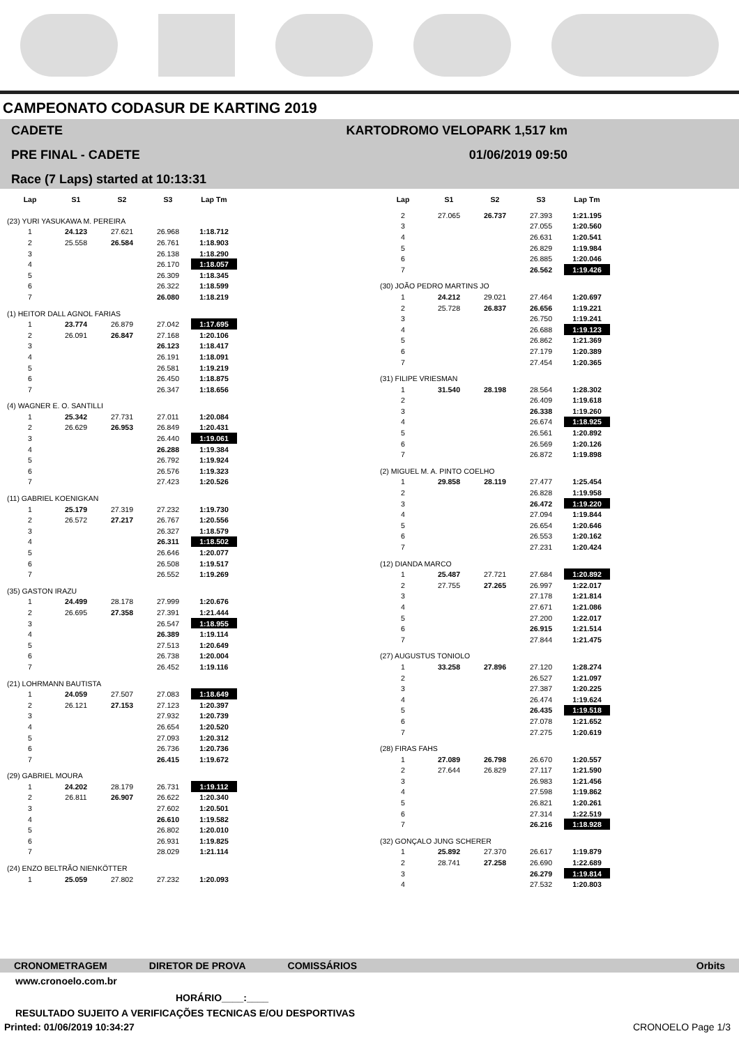CAMPEONATO CODASUR DE KARTING 2019
CADETE
PRE FINAL - CADETE
Race (7 Laps) started at 10:13:31
KARTODROMO VELOPARK 1,517 km
01/06/2019 09:50
| Lap | S1 | S2 | S3 | Lap Tm |
| --- | --- | --- | --- | --- |
| (23) YURI YASUKAWA M. PEREIRA | | | | |
| 1 | 24.123 | 27.621 | 26.968 | 1:18.712 |
| 2 | 25.558 | 26.584 | 26.761 | 1:18.903 |
| 3 | | | 26.138 | 1:18.290 |
| 4 | | | 26.170 | 1:18.057 |
| 5 | | | 26.309 | 1:18.345 |
| 6 | | | 26.322 | 1:18.599 |
| 7 | | | 26.080 | 1:18.219 |
| (1) HEITOR DALL AGNOL FARIAS | | | | |
| 1 | 23.774 | 26.879 | 27.042 | 1:17.695 |
| 2 | 26.091 | 26.847 | 27.168 | 1:20.106 |
| 3 | | | 26.123 | 1:18.417 |
| 4 | | | 26.191 | 1:18.091 |
| 5 | | | 26.581 | 1:19.219 |
| 6 | | | 26.450 | 1:18.875 |
| 7 | | | 26.347 | 1:18.656 |
| (4) WAGNER E. O. SANTILLI | | | | |
| 1 | 25.342 | 27.731 | 27.011 | 1:20.084 |
| 2 | 26.629 | 26.953 | 26.849 | 1:20.431 |
| 3 | | | 26.440 | 1:19.061 |
| 4 | | | 26.288 | 1:19.384 |
| 5 | | | 26.792 | 1:19.924 |
| 6 | | | 26.576 | 1:19.323 |
| 7 | | | 27.423 | 1:20.526 |
| (11) GABRIEL KOENIGKAN | | | | |
| 1 | 25.179 | 27.319 | 27.232 | 1:19.730 |
| 2 | 26.572 | 27.217 | 26.767 | 1:20.556 |
| 3 | | | 26.327 | 1:18.579 |
| 4 | | | 26.311 | 1:18.502 |
| 5 | | | 26.646 | 1:20.077 |
| 6 | | | 26.508 | 1:19.517 |
| 7 | | | 26.552 | 1:19.269 |
| (35) GASTON IRAZU | | | | |
| 1 | 24.499 | 28.178 | 27.999 | 1:20.676 |
| 2 | 26.695 | 27.358 | 27.391 | 1:21.444 |
| 3 | | | 26.547 | 1:18.955 |
| 4 | | | 26.389 | 1:19.114 |
| 5 | | | 27.513 | 1:20.649 |
| 6 | | | 26.738 | 1:20.004 |
| 7 | | | 26.452 | 1:19.116 |
| (21) LOHRMANN BAUTISTA | | | | |
| 1 | 24.059 | 27.507 | 27.083 | 1:18.649 |
| 2 | 26.121 | 27.153 | 27.123 | 1:20.397 |
| 3 | | | 27.932 | 1:20.739 |
| 4 | | | 26.654 | 1:20.520 |
| 5 | | | 27.093 | 1:20.312 |
| 6 | | | 26.736 | 1:20.736 |
| 7 | | | 26.415 | 1:19.672 |
| (29) GABRIEL MOURA | | | | |
| 1 | 24.202 | 28.179 | 26.731 | 1:19.112 |
| 2 | 26.811 | 26.907 | 26.622 | 1:20.340 |
| 3 | | | 27.602 | 1:20.501 |
| 4 | | | 26.610 | 1:19.582 |
| 5 | | | 26.802 | 1:20.010 |
| 6 | | | 26.931 | 1:19.825 |
| 7 | | | 28.029 | 1:21.114 |
| (24) ENZO BELTRÃO NIENKÖTTER | | | | |
| 1 | 25.059 | 27.802 | 27.232 | 1:20.093 |
| Lap | S1 | S2 | S3 | Lap Tm |
| --- | --- | --- | --- | --- |
| 2 | 27.065 | 26.737 | 27.393 | 1:21.195 |
| 3 | | | 27.055 | 1:20.560 |
| 4 | | | 26.631 | 1:20.541 |
| 5 | | | 26.829 | 1:19.984 |
| 6 | | | 26.885 | 1:20.046 |
| 7 | | | 26.562 | 1:19.426 |
| (30) JOÃO PEDRO MARTINS JO | | | | |
| 1 | 24.212 | 29.021 | 27.464 | 1:20.697 |
| 2 | 25.728 | 26.837 | 26.656 | 1:19.221 |
| 3 | | | 26.750 | 1:19.241 |
| 4 | | | 26.688 | 1:19.123 |
| 5 | | | 26.862 | 1:21.369 |
| 6 | | | 27.179 | 1:20.389 |
| 7 | | | 27.454 | 1:20.365 |
| (31) FILIPE VRIESMAN | | | | |
| 1 | 31.540 | 28.198 | 28.564 | 1:28.302 |
| 2 | | | 26.409 | 1:19.618 |
| 3 | | | 26.338 | 1:19.260 |
| 4 | | | 26.674 | 1:18.925 |
| 5 | | | 26.561 | 1:20.892 |
| 6 | | | 26.569 | 1:20.126 |
| 7 | | | 26.872 | 1:19.898 |
| (2) MIGUEL M. A. PINTO COELHO | | | | |
| 1 | 29.858 | 28.119 | 27.477 | 1:25.454 |
| 2 | | | 26.828 | 1:19.958 |
| 3 | | | 26.472 | 1:19.220 |
| 4 | | | 27.094 | 1:19.844 |
| 5 | | | 26.654 | 1:20.646 |
| 6 | | | 26.553 | 1:20.162 |
| 7 | | | 27.231 | 1:20.424 |
| (12) DIANDA MARCO | | | | |
| 1 | 25.487 | 27.721 | 27.684 | 1:20.892 |
| 2 | 27.755 | 27.265 | 26.997 | 1:22.017 |
| 3 | | | 27.178 | 1:21.814 |
| 4 | | | 27.671 | 1:21.086 |
| 5 | | | 27.200 | 1:22.017 |
| 6 | | | 26.915 | 1:21.514 |
| 7 | | | 27.844 | 1:21.475 |
| (27) AUGUSTUS TONIOLO | | | | |
| 1 | 33.258 | 27.896 | 27.120 | 1:28.274 |
| 2 | | | 26.527 | 1:21.097 |
| 3 | | | 27.387 | 1:20.225 |
| 4 | | | 26.474 | 1:19.624 |
| 5 | | | 26.435 | 1:19.518 |
| 6 | | | 27.078 | 1:21.652 |
| 7 | | | 27.275 | 1:20.619 |
| (28) FIRAS FAHS | | | | |
| 1 | 27.089 | 26.798 | 26.670 | 1:20.557 |
| 2 | 27.644 | 26.829 | 27.117 | 1:21.590 |
| 3 | | | 26.983 | 1:21.456 |
| 4 | | | 27.598 | 1:19.862 |
| 5 | | | 26.821 | 1:20.261 |
| 6 | | | 27.314 | 1:22.519 |
| 7 | | | 26.216 | 1:18.928 |
| (32) GONÇALO JUNG SCHERER | | | | |
| 1 | 25.892 | 27.370 | 26.617 | 1:19.879 |
| 2 | 28.741 | 27.258 | 26.690 | 1:22.689 |
| 3 | | | 26.279 | 1:19.814 |
| 4 | | | 27.532 | 1:20.803 |
CRONOMETRAGEM DIRETOR DE PROVA COMISSÁRIOS Orbits
www.cronoelo.com.br
HORÁRIO____:____
RESULTADO SUJEITO A VERIFICAÇÕES TECNICAS E/OU DESPORTIVAS
Printed: 01/06/2019 10:34:27 CRONOELO Page 1/3